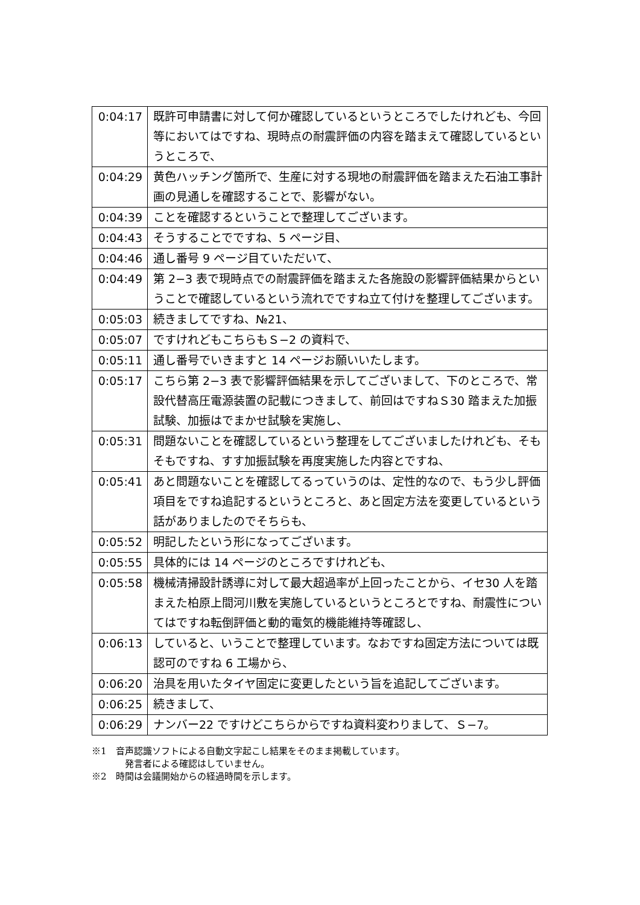| 0:04:17 | 既許可申請書に対して何か確認しているというところでしたけれども、今回等においてはですね、現時点の耐震評価の内容を踏まえて確認しているというところで、 |
| 0:04:29 | 黄色ハッチング箇所で、生産に対する現地の耐震評価を踏まえた石油工事計画の見通しを確認することで、影響がない。 |
| 0:04:39 | ことを確認するということで整理してございます。 |
| 0:04:43 | そうすることでですね、5 ページ目、 |
| 0:04:46 | 通し番号 9 ページ目ていただいて、 |
| 0:04:49 | 第 2−3 表で現時点での耐震評価を踏まえた各施設の影響評価結果からということで確認しているという流れでですね立て付けを整理してございます。 |
| 0:05:03 | 続きましてですね、№21、 |
| 0:05:07 | ですけれどもこちらもＳ−2 の資料で、 |
| 0:05:11 | 通し番号でいきますと 14 ページお願いいたします。 |
| 0:05:17 | こちら第 2−3 表で影響評価結果を示してございまして、下のところで、常設代替高圧電源装置の記載につきまして、前回はですねＳ30 踏まえた加振試験、加振はでまかせ試験を実施し、 |
| 0:05:31 | 問題ないことを確認しているという整理をしてございましたけれども、そもそもですね、すす加振試験を再度実施した内容とですね、 |
| 0:05:41 | あと問題ないことを確認してるっていうのは、定性的なので、もう少し評価項目をですね追記するというところと、あと固定方法を変更しているという話がありましたのでそちらも、 |
| 0:05:52 | 明記したという形になってございます。 |
| 0:05:55 | 具体的には 14 ページのところですけれども、 |
| 0:05:58 | 機械清掃設計誘導に対して最大超過率が上回ったことから、イセ30 人を踏まえた柏原上間河川敷を実施しているというところとですね、耐震性についてはですね転倒評価と動的電気的機能維持等確認し、 |
| 0:06:13 | していると、いうことで整理しています。なおですね固定方法については既認可のですね 6 工場から、 |
| 0:06:20 | 治具を用いたタイヤ固定に変更したという旨を追記してございます。 |
| 0:06:25 | 続きまして、 |
| 0:06:29 | ナンバー22 ですけどこちらからですね資料変わりまして、Ｓ−7。 |
※1　音声認識ソフトによる自動文字起こし結果をそのまま掲載しています。
発言者による確認はしていません。
※2　時間は会議開始からの経過時間を示します。